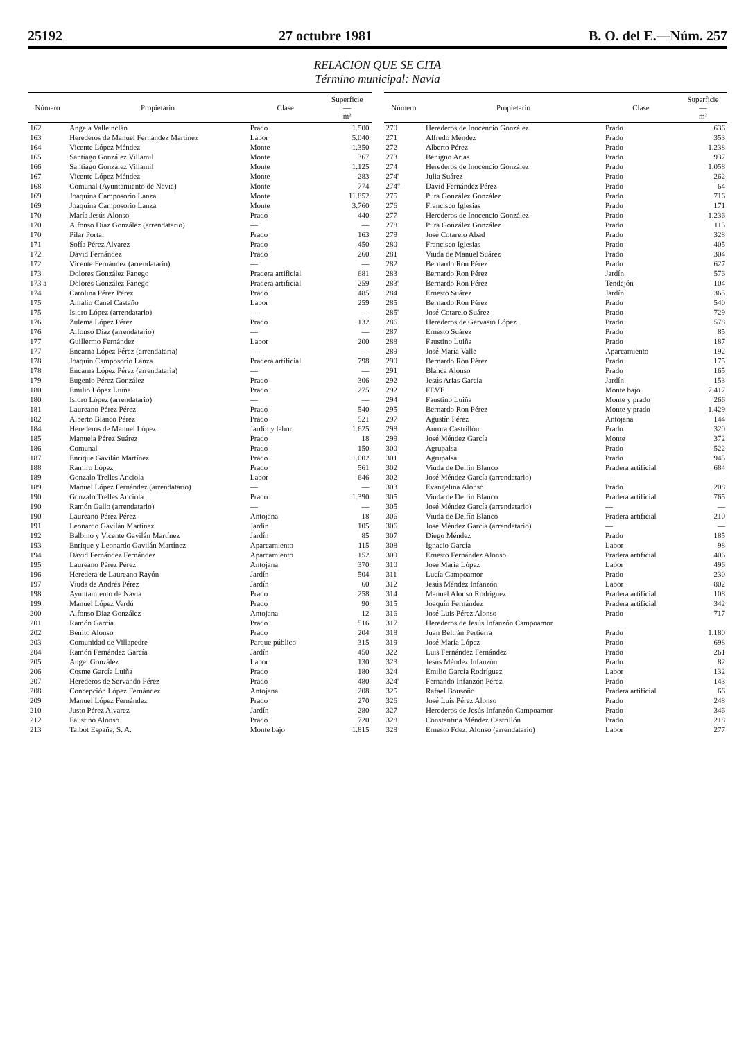25192 27 octubre 1981 B. O. del E.—Núm. 257
RELACION QUE SE CITA
Término municipal: Navia
| Número | Propietario | Clase | Superficie — m² |
| --- | --- | --- | --- |
| 162 | Angela Valleinclán | Prado | 1.500 |
| 163 | Herederos de Manuel Fernández Martínez | Labor | 5.040 |
| 164 | Vicente López Méndez | Monte | 1.350 |
| 165 | Santiago González Villamil | Monte | 367 |
| 166 | Santiago González Villamil | Monte | 1.125 |
| 167 | Vicente López Méndez | Monte | 283 |
| 168 | Comunal (Ayuntamiento de Navia) | Monte | 774 |
| 169 | Joaquina Camposorio Lanza | Monte | 11.852 |
| 169' | Joaquina Camposorio Lanza | Monte | 3.760 |
| 170 | María Jesús Alonso | Prado | 440 |
| 170 | Alfonso Díaz González (arrendatario) | — | — |
| 170' | Pilar Portal | Prado | 163 |
| 171 | Sofía Pérez Alvarez | Prado | 450 |
| 172 | David Fernández | Prado | 260 |
| 172 | Vicente Fernández (arrendatario) | — | — |
| 173 | Dolores González Fanego | Pradera artificial | 681 |
| 173 a | Dolores González Fanego | Pradera artificial | 259 |
| 174 | Carolina Pérez Pérez | Prado | 485 |
| 175 | Amalio Canel Castaño | Labor | 259 |
| 175 | Isidro López (arrendatario) | — | — |
| 176 | Zulema López Pérez | Prado | 132 |
| 176 | Alfonso Díaz (arrendatario) | — | — |
| 177 | Guillermo Fernández | Labor | 200 |
| 177 | Encarna López Pérez (arrendataria) | — | — |
| 178 | Joaquín Camposorio Lanza | Pradera artificial | 798 |
| 178 | Encarna López Pérez (arrendataria) | — | — |
| 179 | Eugenio Pérez González | Prado | 306 |
| 180 | Emilio López Luiña | Prado | 275 |
| 180 | Isidro López (arrendatario) | — | — |
| 181 | Laureano Pérez Pérez | Prado | 540 |
| 182 | Alberto Blanco Pérez | Prado | 521 |
| 184 | Herederos de Manuel López | Jardín y labor | 1.625 |
| 185 | Manuela Pérez Suárez | Prado | 18 |
| 186 | Comunal | Prado | 150 |
| 187 | Enrique Gavilán Martínez | Prado | 1.002 |
| 188 | Ramiro López | Prado | 561 |
| 189 | Gonzalo Trelles Anciola | Labor | 646 |
| 189 | Manuel López Fernández (arrendatario) | — | — |
| 190 | Gonzalo Trelles Anciola | Prado | 1.390 |
| 190 | Ramón Gallo (arrendatario) | — | — |
| 190' | Laureano Pérez Pérez | Antojana | 18 |
| 191 | Leonardo Gavilán Martínez | Jardín | 105 |
| 192 | Balbino y Vicente Gavilán Martínez | Jardín | 85 |
| 193 | Enrique y Leonardo Gavilán Martínez | Aparcamiento | 115 |
| 194 | David Fernández Fernández | Aparcamiento | 152 |
| 195 | Laureano Pérez Pérez | Antojana | 370 |
| 196 | Heredera de Laureano Rayón | Jardín | 504 |
| 197 | Viuda de Andrés Pérez | Jardín | 60 |
| 198 | Ayuntamiento de Navia | Prado | 258 |
| 199 | Manuel López Verdú | Prado | 90 |
| 200 | Alfonso Díaz González | Antojana | 12 |
| 201 | Ramón García | Prado | 516 |
| 202 | Benito Alonso | Prado | 204 |
| 203 | Comunidad de Villapedre | Parque público | 315 |
| 204 | Ramón Fernández García | Jardín | 450 |
| 205 | Angel González | Labor | 130 |
| 206 | Cosme García Luiña | Prado | 180 |
| 207 | Herederos de Servando Pérez | Prado | 480 |
| 208 | Concepción López Fernández | Antojana | 208 |
| 209 | Manuel López Fernández | Prado | 270 |
| 210 | Justo Pérez Alvarez | Jardín | 280 |
| 212 | Faustino Alonso | Prado | 720 |
| 213 | Talbot España, S. A. | Monte bajo | 1.815 |
| Número | Propietario | Clase | Superficie — m² |
| --- | --- | --- | --- |
| 270 | Herederos de Inocencio González | Prado | 636 |
| 271 | Alfredo Méndez | Prado | 353 |
| 272 | Alberto Pérez | Prado | 1.238 |
| 273 | Benigno Arias | Prado | 937 |
| 274 | Herederos de Inocencio González | Prado | 1.058 |
| 274' | Julia Suárez | Prado | 262 |
| 274'' | David Fernández Pérez | Prado | 64 |
| 275 | Pura González González | Prado | 716 |
| 276 | Francisco Iglesias | Prado | 171 |
| 277 | Herederos de Inocencio González | Prado | 1.236 |
| 278 | Pura González González | Prado | 115 |
| 279 | José Cotarelo Abad | Prado | 328 |
| 280 | Francisco Iglesias | Prado | 405 |
| 281 | Viuda de Manuel Suárez | Prado | 304 |
| 282 | Bernardo Ron Pérez | Prado | 627 |
| 283 | Bernardo Ron Pérez | Jardín | 576 |
| 283' | Bernardo Ron Pérez | Tendejón | 104 |
| 284 | Ernesto Suárez | Jardín | 365 |
| 285 | Bernardo Ron Pérez | Prado | 540 |
| 285' | José Cotarelo Suárez | Prado | 729 |
| 286 | Herederos de Gervasio López | Prado | 578 |
| 287 | Ernesto Suárez | Prado | 85 |
| 288 | Faustino Luiña | Prado | 187 |
| 289 | José María Valle | Aparcamiento | 192 |
| 290 | Bernardo Ron Pérez | Prado | 175 |
| 291 | Blanca Alonso | Prado | 165 |
| 292 | Jesús Arias García | Jardín | 153 |
| 292 | FEVE | Monte bajo | 7.417 |
| 294 | Faustino Luiña | Monte y prado | 266 |
| 295 | Bernardo Ron Pérez | Monte y prado | 1.429 |
| 297 | Agustín Pérez | Antojana | 144 |
| 298 | Aurora Castrillón | Prado | 320 |
| 299 | José Méndez García | Monte | 372 |
| 300 | Agrupalsa | Prado | 522 |
| 301 | Agrupalsa | Prado | 945 |
| 302 | Viuda de Delfín Blanco | Pradera artificial | 684 |
| 302 | José Méndez García (arrendatario) | — | — |
| 303 | Evangelina Alonso | Prado | 208 |
| 305 | Viuda de Delfín Blanco | Pradera artificial | 765 |
| 305 | José Méndez García (arrendatario) | — | — |
| 306 | Viuda de Delfín Blanco | Pradera artificial | 210 |
| 306 | José Méndez García (arrendatario) | — | — |
| 307 | Diego Méndez | Prado | 185 |
| 308 | Ignacio García | Labor | 98 |
| 309 | Ernesto Fernández Alonso | Pradera artificial | 406 |
| 310 | José María López | Labor | 496 |
| 311 | Lucía Campoamor | Prado | 230 |
| 312 | Jesús Méndez Infanzón | Labor | 802 |
| 314 | Manuel Alonso Rodríguez | Pradera artificial | 108 |
| 315 | Joaquín Fernández | Pradera artificial | 342 |
| 316 | José Luis Pérez Alonso | Prado | 717 |
| 317 | Herederos de Jesús Infanzón Campoamor | | |
| 318 | Juan Beltrán Pertierra | Prado | 1.180 |
| 319 | José María López | Prado | 698 |
| 322 | Luis Fernández Fernández | Prado | 261 |
| 323 | Jesús Méndez Infanzón | Prado | 82 |
| 324 | Emilio García Rodríguez | Labor | 132 |
| 324' | Fernando Infanzón Pérez | Prado | 143 |
| 325 | Rafael Bousoño | Pradera artificial | 66 |
| 326 | José Luis Pérez Alonso | Prado | 248 |
| 327 | Herederos de Jesús Infanzón Campoamor | Prado | 346 |
| 328 | Constantina Méndez Castrillón | Prado | 218 |
| 328 | Ernesto Fdez. Alonso (arrendatario) | Labor | 277 |